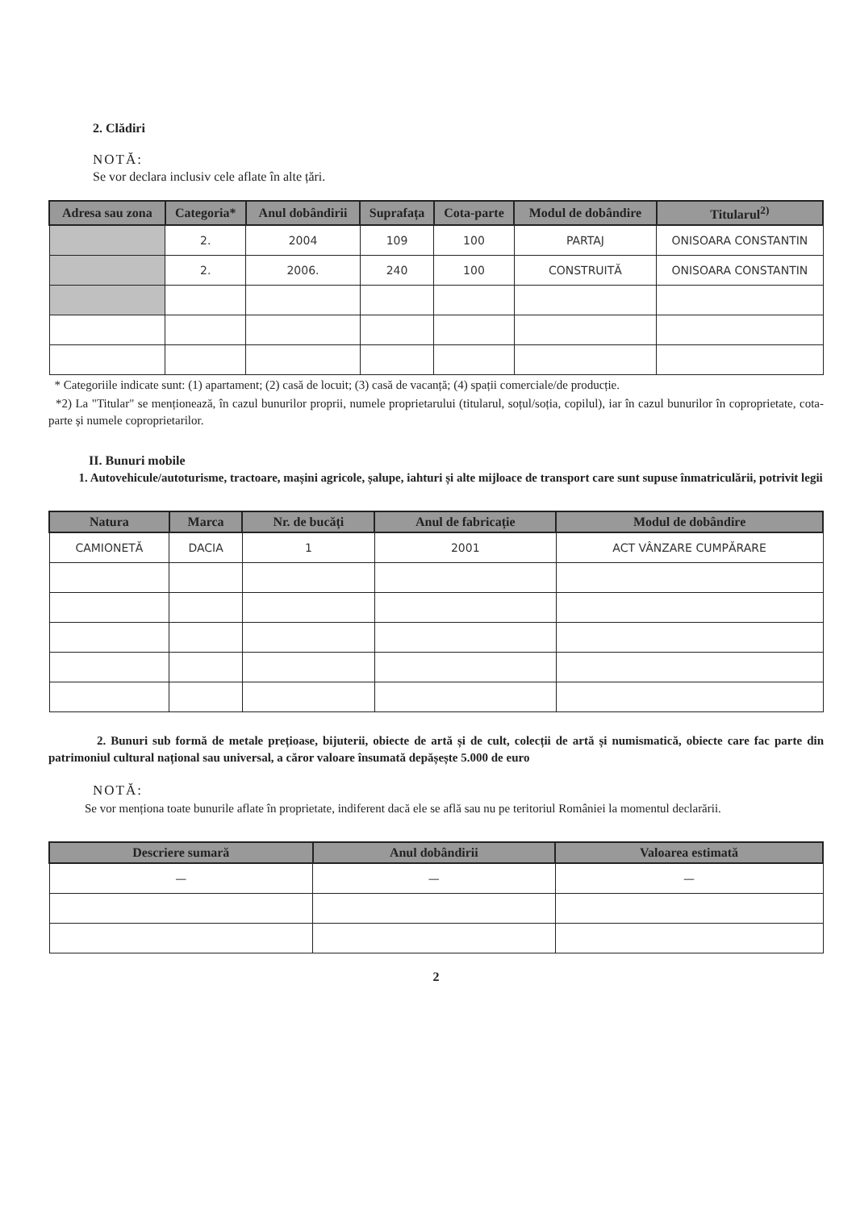2. Clădiri
NOTĂ:
Se vor declara inclusiv cele aflate în alte țări.
| Adresa sau zona | Categoria* | Anul dobândirii | Suprafața | Cota-parte | Modul de dobândire | Titularul<sup>2)</sup> |
| --- | --- | --- | --- | --- | --- | --- |
| | 2. | 2004 | 109 | 100 | PARTAJ | ONISOARA CONSTANTIN |
| | 2. | 2006. | 240 | 100 | CONSTRUITĂ | ONISOARA CONSTANTIN |
* Categoriile indicate sunt: (1) apartament; (2) casă de locuit; (3) casă de vacanță; (4) spații comerciale/de producție.
*2) La "Titular" se menționează, în cazul bunurilor proprii, numele proprietarului (titularul, soțul/soția, copilul), iar în cazul bunurilor în coproprietate, cota-parte și numele coproprietarilor.
II. Bunuri mobile
1. Autovehicule/autoturisme, tractoare, mașini agricole, șalupe, iahturi și alte mijloace de transport care sunt supuse înmatriculării, potrivit legii
| Natura | Marca | Nr. de bucăți | Anul de fabricație | Modul de dobândire |
| --- | --- | --- | --- | --- |
| CAMIONETĂ | DACIA | 1 | 2001 | ACT VÂNZARE CUMPĂRARE |
2. Bunuri sub formă de metale prețioase, bijuterii, obiecte de artă și de cult, colecții de artă și numismatică, obiecte care fac parte din patrimoniul cultural național sau universal, a căror valoare însumată depășește 5.000 de euro
NOTĂ:
Se vor menționa toate bunurile aflate în proprietate, indiferent dacă ele se află sau nu pe teritoriul României la momentul declarării.
| Descriere sumară | Anul dobândirii | Valoarea estimată |
| --- | --- | --- |
| — | — | — |
2